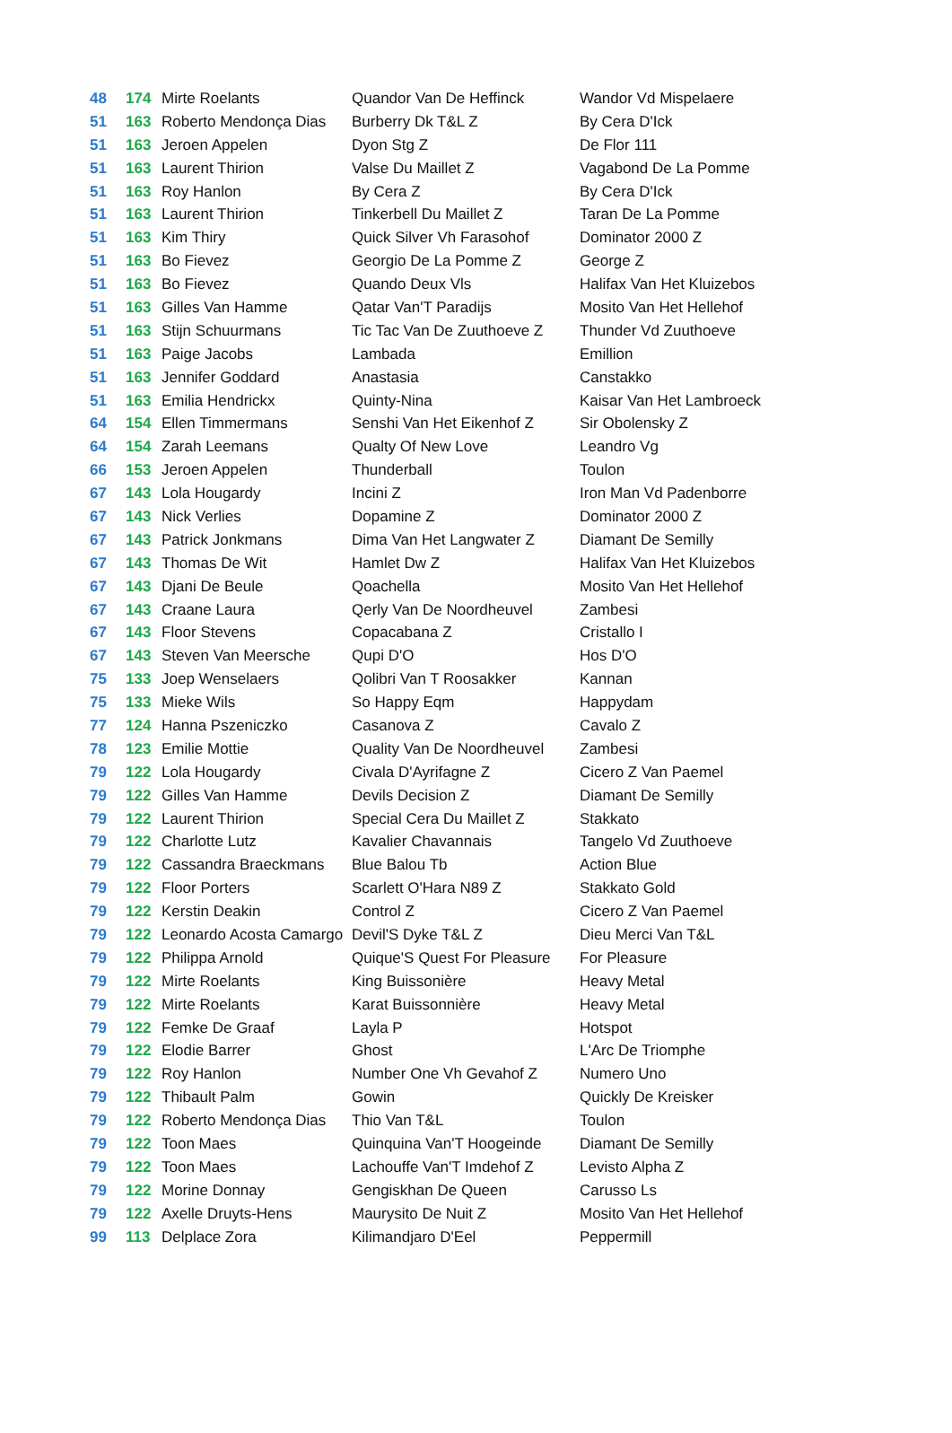| 48 | 174 | Mirte Roelants | Quandor Van De Heffinck | Wandor Vd Mispelaere |
| 51 | 163 | Roberto Mendonça Dias | Burberry Dk T&L Z | By Cera D'Ick |
| 51 | 163 | Jeroen Appelen | Dyon Stg Z | De Flor 111 |
| 51 | 163 | Laurent Thirion | Valse Du Maillet Z | Vagabond De La Pomme |
| 51 | 163 | Roy Hanlon | By Cera Z | By Cera D'Ick |
| 51 | 163 | Laurent Thirion | Tinkerbell Du Maillet Z | Taran De La Pomme |
| 51 | 163 | Kim Thiry | Quick Silver Vh Farasohof | Dominator 2000 Z |
| 51 | 163 | Bo Fievez | Georgio De La Pomme Z | George Z |
| 51 | 163 | Bo Fievez | Quando Deux Vls | Halifax Van Het Kluizebos |
| 51 | 163 | Gilles Van Hamme | Qatar Van'T Paradijs | Mosito Van Het Hellehof |
| 51 | 163 | Stijn Schuurmans | Tic Tac Van De Zuuthoeve Z | Thunder Vd Zuuthoeve |
| 51 | 163 | Paige Jacobs | Lambada | Emillion |
| 51 | 163 | Jennifer Goddard | Anastasia | Canstakko |
| 51 | 163 | Emilia Hendrickx | Quinty-Nina | Kaisar Van Het Lambroeck |
| 64 | 154 | Ellen Timmermans | Senshi Van Het Eikenhof Z | Sir Obolensky Z |
| 64 | 154 | Zarah Leemans | Qualty Of New Love | Leandro Vg |
| 66 | 153 | Jeroen Appelen | Thunderball | Toulon |
| 67 | 143 | Lola Hougardy | Incini Z | Iron Man Vd Padenborre |
| 67 | 143 | Nick Verlies | Dopamine Z | Dominator 2000 Z |
| 67 | 143 | Patrick Jonkmans | Dima Van Het Langwater Z | Diamant De Semilly |
| 67 | 143 | Thomas De Wit | Hamlet Dw Z | Halifax Van Het Kluizebos |
| 67 | 143 | Djani De Beule | Qoachella | Mosito Van Het Hellehof |
| 67 | 143 | Craane Laura | Qerly Van De Noordheuvel | Zambesi |
| 67 | 143 | Floor Stevens | Copacabana Z | Cristallo I |
| 67 | 143 | Steven Van Meersche | Qupi D'O | Hos D'O |
| 75 | 133 | Joep Wenselaers | Qolibri Van T Roosakker | Kannan |
| 75 | 133 | Mieke Wils | So Happy Eqm | Happydam |
| 77 | 124 | Hanna Pszeniczko | Casanova Z | Cavalo Z |
| 78 | 123 | Emilie Mottie | Quality Van De Noordheuvel | Zambesi |
| 79 | 122 | Lola Hougardy | Civala D'Ayrifagne Z | Cicero Z Van Paemel |
| 79 | 122 | Gilles Van Hamme | Devils Decision Z | Diamant De Semilly |
| 79 | 122 | Laurent Thirion | Special Cera Du Maillet Z | Stakkato |
| 79 | 122 | Charlotte Lutz | Kavalier Chavannais | Tangelo Vd Zuuthoeve |
| 79 | 122 | Cassandra Braeckmans | Blue Balou Tb | Action Blue |
| 79 | 122 | Floor Porters | Scarlett O'Hara N89 Z | Stakkato Gold |
| 79 | 122 | Kerstin Deakin | Control Z | Cicero Z Van Paemel |
| 79 | 122 | Leonardo Acosta Camargo | Devil'S Dyke T&L Z | Dieu Merci Van T&L |
| 79 | 122 | Philippa Arnold | Quique'S Quest For Pleasure | For Pleasure |
| 79 | 122 | Mirte Roelants | King Buissonière | Heavy Metal |
| 79 | 122 | Mirte Roelants | Karat Buissonnière | Heavy Metal |
| 79 | 122 | Femke De Graaf | Layla P | Hotspot |
| 79 | 122 | Elodie Barrer | Ghost | L'Arc De Triomphe |
| 79 | 122 | Roy Hanlon | Number One Vh Gevahof Z | Numero Uno |
| 79 | 122 | Thibault Palm | Gowin | Quickly De Kreisker |
| 79 | 122 | Roberto Mendonça Dias | Thio Van T&L | Toulon |
| 79 | 122 | Toon Maes | Quinquina Van'T Hoogeinde | Diamant De Semilly |
| 79 | 122 | Toon Maes | Lachouffe Van'T Imdehof Z | Levisto Alpha Z |
| 79 | 122 | Morine Donnay | Gengiskhan De Queen | Carusso Ls |
| 79 | 122 | Axelle Druyts-Hens | Maurysito De Nuit Z | Mosito Van Het Hellehof |
| 99 | 113 | Delplace Zora | Kilimandjaro D'Eel | Peppermill |